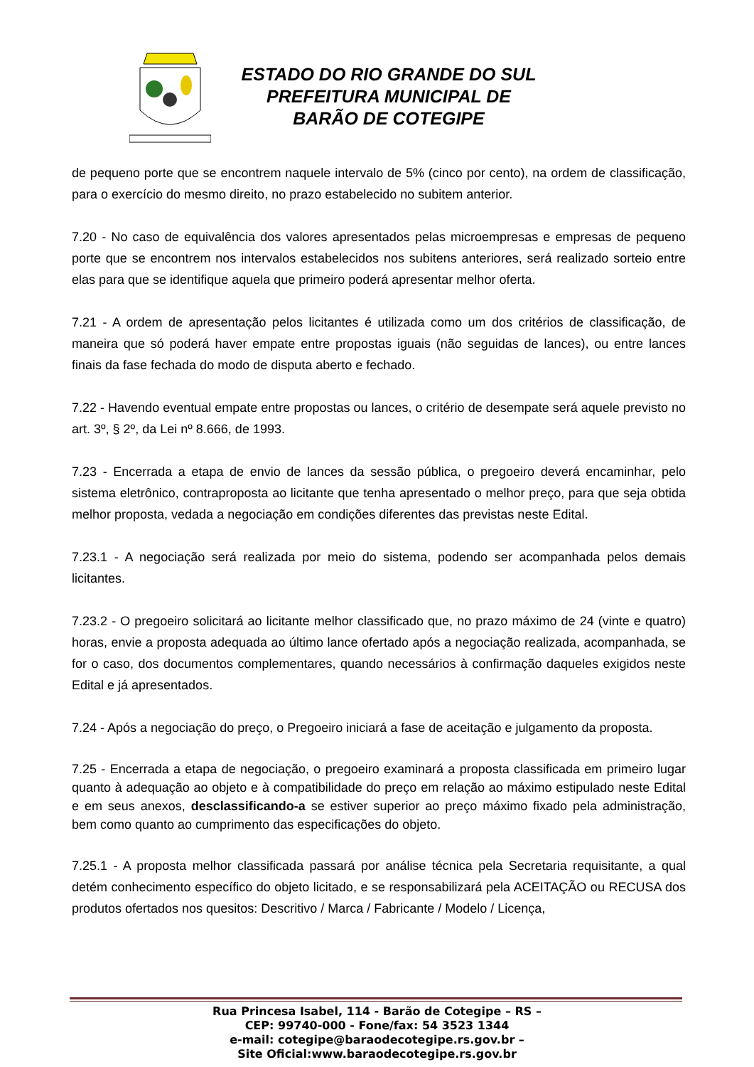ESTADO DO RIO GRANDE DO SUL
PREFEITURA MUNICIPAL DE
BARÃO DE COTEGIPE
de pequeno porte que se encontrem naquele intervalo de 5% (cinco por cento), na ordem de classificação, para o exercício do mesmo direito, no prazo estabelecido no subitem anterior.
7.20 - No caso de equivalência dos valores apresentados pelas microempresas e empresas de pequeno porte que se encontrem nos intervalos estabelecidos nos subitens anteriores, será realizado sorteio entre elas para que se identifique aquela que primeiro poderá apresentar melhor oferta.
7.21 - A ordem de apresentação pelos licitantes é utilizada como um dos critérios de classificação, de maneira que só poderá haver empate entre propostas iguais (não seguidas de lances), ou entre lances finais da fase fechada do modo de disputa aberto e fechado.
7.22 - Havendo eventual empate entre propostas ou lances, o critério de desempate será aquele previsto no art. 3º, § 2º, da Lei nº 8.666, de 1993.
7.23 - Encerrada a etapa de envio de lances da sessão pública, o pregoeiro deverá encaminhar, pelo sistema eletrônico, contraproposta ao licitante que tenha apresentado o melhor preço, para que seja obtida melhor proposta, vedada a negociação em condições diferentes das previstas neste Edital.
7.23.1 - A negociação será realizada por meio do sistema, podendo ser acompanhada pelos demais licitantes.
7.23.2 - O pregoeiro solicitará ao licitante melhor classificado que, no prazo máximo de 24 (vinte e quatro) horas, envie a proposta adequada ao último lance ofertado após a negociação realizada, acompanhada, se for o caso, dos documentos complementares, quando necessários à confirmação daqueles exigidos neste Edital e já apresentados.
7.24 - Após a negociação do preço, o Pregoeiro iniciará a fase de aceitação e julgamento da proposta.
7.25 - Encerrada a etapa de negociação, o pregoeiro examinará a proposta classificada em primeiro lugar quanto à adequação ao objeto e à compatibilidade do preço em relação ao máximo estipulado neste Edital e em seus anexos, desclassificando-a se estiver superior ao preço máximo fixado pela administração, bem como quanto ao cumprimento das especificações do objeto.
7.25.1 - A proposta melhor classificada passará por análise técnica pela Secretaria requisitante, a qual detém conhecimento específico do objeto licitado, e se responsabilizará pela ACEITAÇÃO ou RECUSA dos produtos ofertados nos quesitos: Descritivo / Marca / Fabricante / Modelo / Licença,
Rua Princesa Isabel, 114 - Barão de Cotegipe – RS –
CEP: 99740-000 - Fone/fax: 54 3523 1344
e-mail: cotegipe@baraodecotegipe.rs.gov.br –
Site Oficial:www.baraodecotegipe.rs.gov.br